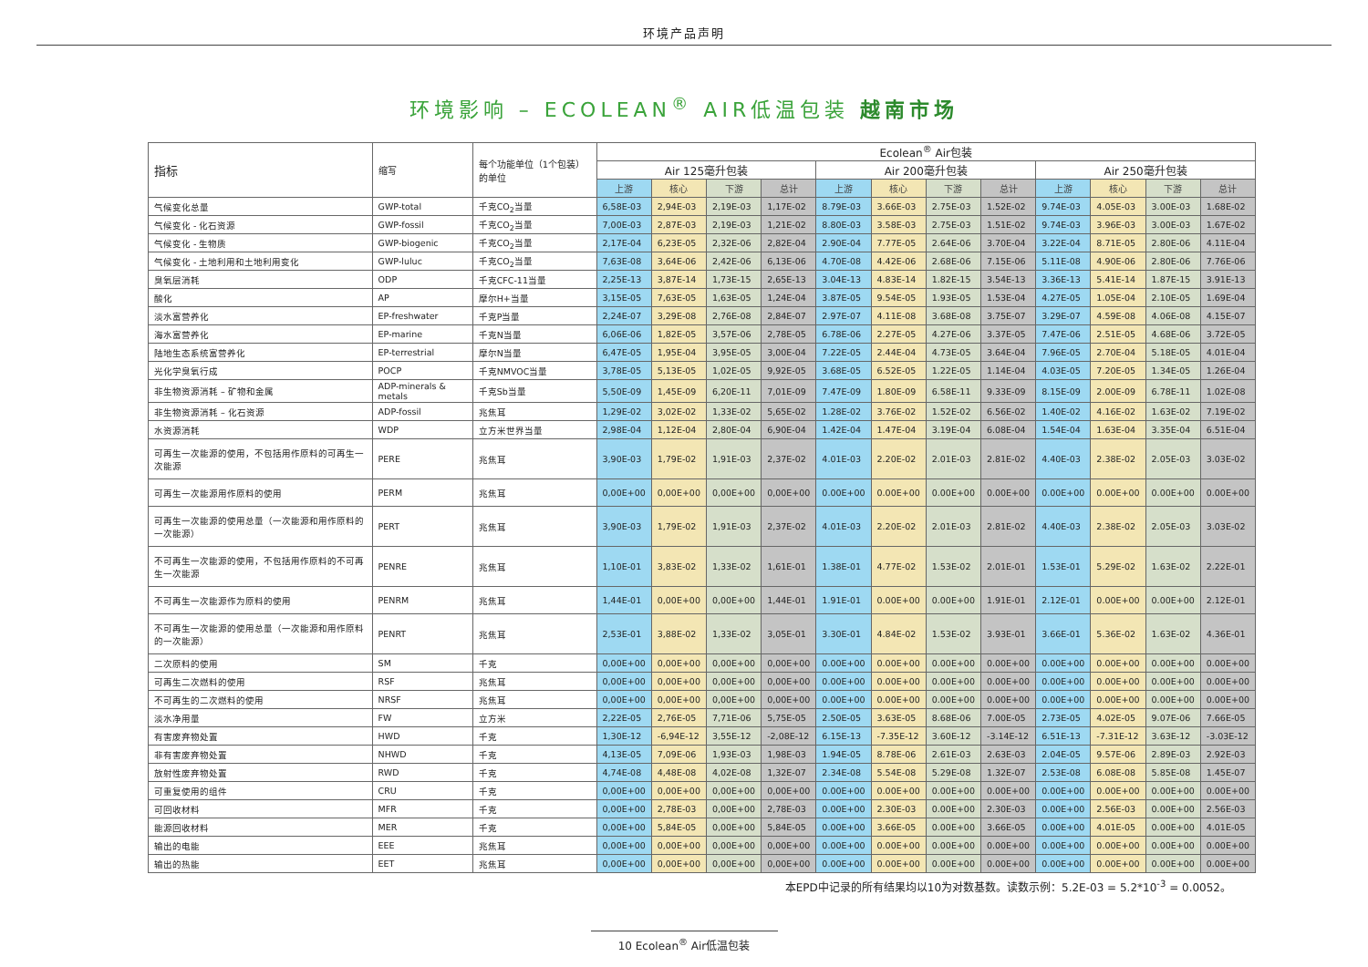环境产品声明
环境影响 – ECOLEAN<sup>®</sup> AIR低温包装 越南市场
| 指标 | 缩写 | 每个功能单位（1个包装）的单位 | Ecolean<sup>®</sup> Air包装 | | | | | | | | | | | |
| --- | --- | --- | --- | --- | --- | --- | --- | --- | --- | --- | --- | --- | --- | --- |
| | | | Air 125毫升包装 | | | | Air 200毫升包装 | | | | Air 250毫升包装 | | | |
| | | | 上游 | 核心 | 下游 | 总计 | 上游 | 核心 | 下游 | 总计 | 上游 | 核心 | 下游 | 总计 |
| 气候变化总量 | GWP-total | 千克CO<sub>2</sub>当量 | 6,58E-03 | 2,94E-03 | 2,19E-03 | 1,17E-02 | 8.79E-03 | 3.66E-03 | 2.75E-03 | 1.52E-02 | 9.74E-03 | 4.05E-03 | 3.00E-03 | 1.68E-02 |
| 气候变化 - 化石资源 | GWP-fossil | 千克CO<sub>2</sub>当量 | 7,00E-03 | 2,87E-03 | 2,19E-03 | 1,21E-02 | 8.80E-03 | 3.58E-03 | 2.75E-03 | 1.51E-02 | 9.74E-03 | 3.96E-03 | 3.00E-03 | 1.67E-02 |
| 气候变化 - 生物质 | GWP-biogenic | 千克CO<sub>2</sub>当量 | 2,17E-04 | 6,23E-05 | 2,32E-06 | 2,82E-04 | 2.90E-04 | 7.77E-05 | 2.64E-06 | 3.70E-04 | 3.22E-04 | 8.71E-05 | 2.80E-06 | 4.11E-04 |
| 气候变化 - 土地利用和土地利用变化 | GWP-luluc | 千克CO<sub>2</sub>当量 | 7,63E-08 | 3,64E-06 | 2,42E-06 | 6,13E-06 | 4.70E-08 | 4.42E-06 | 2.68E-06 | 7.15E-06 | 5.11E-08 | 4.90E-06 | 2.80E-06 | 7.76E-06 |
| 臭氧层消耗 | ODP | 千克CFC-11当量 | 2,25E-13 | 3,87E-14 | 1,73E-15 | 2,65E-13 | 3.04E-13 | 4.83E-14 | 1.82E-15 | 3.54E-13 | 3.36E-13 | 5.41E-14 | 1.87E-15 | 3.91E-13 |
| 酸化 | AP | 摩尔H+当量 | 3,15E-05 | 7,63E-05 | 1,63E-05 | 1,24E-04 | 3.87E-05 | 9.54E-05 | 1.93E-05 | 1.53E-04 | 4.27E-05 | 1.05E-04 | 2.10E-05 | 1.69E-04 |
| 淡水富营养化 | EP-freshwater | 千克P当量 | 2,24E-07 | 3,29E-08 | 2,76E-08 | 2,84E-07 | 2.97E-07 | 4.11E-08 | 3.68E-08 | 3.75E-07 | 3.29E-07 | 4.59E-08 | 4.06E-08 | 4.15E-07 |
| 海水富营养化 | EP-marine | 千克N当量 | 6,06E-06 | 1,82E-05 | 3,57E-06 | 2,78E-05 | 6.78E-06 | 2.27E-05 | 4.27E-06 | 3.37E-05 | 7.47E-06 | 2.51E-05 | 4.68E-06 | 3.72E-05 |
| 陆地生态系统富营养化 | EP-terrestrial | 摩尔N当量 | 6,47E-05 | 1,95E-04 | 3,95E-05 | 3,00E-04 | 7.22E-05 | 2.44E-04 | 4.73E-05 | 3.64E-04 | 7.96E-05 | 2.70E-04 | 5.18E-05 | 4.01E-04 |
| 光化学臭氧行成 | POCP | 千克NMVOC当量 | 3,78E-05 | 5,13E-05 | 1,02E-05 | 9,92E-05 | 3.68E-05 | 6.52E-05 | 1.22E-05 | 1.14E-04 | 4.03E-05 | 7.20E-05 | 1.34E-05 | 1.26E-04 |
| 非生物资源消耗 – 矿物和金属 | ADP-minerals & metals | 千克Sb当量 | 5,50E-09 | 1,45E-09 | 6,20E-11 | 7,01E-09 | 7.47E-09 | 1.80E-09 | 6.58E-11 | 9.33E-09 | 8.15E-09 | 2.00E-09 | 6.78E-11 | 1.02E-08 |
| 非生物资源消耗 – 化石资源 | ADP-fossil | 兆焦耳 | 1,29E-02 | 3,02E-02 | 1,33E-02 | 5,65E-02 | 1.28E-02 | 3.76E-02 | 1.52E-02 | 6.56E-02 | 1.40E-02 | 4.16E-02 | 1.63E-02 | 7.19E-02 |
| 水资源消耗 | WDP | 立方米世界当量 | 2,98E-04 | 1,12E-04 | 2,80E-04 | 6,90E-04 | 1.42E-04 | 1.47E-04 | 3.19E-04 | 6.08E-04 | 1.54E-04 | 1.63E-04 | 3.35E-04 | 6.51E-04 |
| 可再生一次能源的使用，不包括用作原料的可再生一次能源 | PERE | 兆焦耳 | 3,90E-03 | 1,79E-02 | 1,91E-03 | 2,37E-02 | 4.01E-03 | 2.20E-02 | 2.01E-03 | 2.81E-02 | 4.40E-03 | 2.38E-02 | 2.05E-03 | 3.03E-02 |
| 可再生一次能源用作原料的使用 | PERM | 兆焦耳 | 0,00E+00 | 0,00E+00 | 0,00E+00 | 0,00E+00 | 0.00E+00 | 0.00E+00 | 0.00E+00 | 0.00E+00 | 0.00E+00 | 0.00E+00 | 0.00E+00 | 0.00E+00 |
| 可再生一次能源的使用总量（一次能源和用作原料的一次能源） | PERT | 兆焦耳 | 3,90E-03 | 1,79E-02 | 1,91E-03 | 2,37E-02 | 4.01E-03 | 2.20E-02 | 2.01E-03 | 2.81E-02 | 4.40E-03 | 2.38E-02 | 2.05E-03 | 3.03E-02 |
| 不可再生一次能源的使用，不包括用作原料的不可再生一次能源 | PENRE | 兆焦耳 | 1,10E-01 | 3,83E-02 | 1,33E-02 | 1,61E-01 | 1.38E-01 | 4.77E-02 | 1.53E-02 | 2.01E-01 | 1.53E-01 | 5.29E-02 | 1.63E-02 | 2.22E-01 |
| 不可再生一次能源作为原料的使用 | PENRM | 兆焦耳 | 1,44E-01 | 0,00E+00 | 0,00E+00 | 1,44E-01 | 1.91E-01 | 0.00E+00 | 0.00E+00 | 1.91E-01 | 2.12E-01 | 0.00E+00 | 0.00E+00 | 2.12E-01 |
| 不可再生一次能源的使用总量（一次能源和用作原料的一次能源） | PENRT | 兆焦耳 | 2,53E-01 | 3,88E-02 | 1,33E-02 | 3,05E-01 | 3.30E-01 | 4.84E-02 | 1.53E-02 | 3.93E-01 | 3.66E-01 | 5.36E-02 | 1.63E-02 | 4.36E-01 |
| 二次原料的使用 | SM | 千克 | 0,00E+00 | 0,00E+00 | 0,00E+00 | 0,00E+00 | 0.00E+00 | 0.00E+00 | 0.00E+00 | 0.00E+00 | 0.00E+00 | 0.00E+00 | 0.00E+00 | 0.00E+00 |
| 可再生二次燃料的使用 | RSF | 兆焦耳 | 0,00E+00 | 0,00E+00 | 0,00E+00 | 0,00E+00 | 0.00E+00 | 0.00E+00 | 0.00E+00 | 0.00E+00 | 0.00E+00 | 0.00E+00 | 0.00E+00 | 0.00E+00 |
| 不可再生的二次燃料的使用 | NRSF | 兆焦耳 | 0,00E+00 | 0,00E+00 | 0,00E+00 | 0,00E+00 | 0.00E+00 | 0.00E+00 | 0.00E+00 | 0.00E+00 | 0.00E+00 | 0.00E+00 | 0.00E+00 | 0.00E+00 |
| 淡水净用量 | FW | 立方米 | 2,22E-05 | 2,76E-05 | 7,71E-06 | 5,75E-05 | 2.50E-05 | 3.63E-05 | 8.68E-06 | 7.00E-05 | 2.73E-05 | 4.02E-05 | 9.07E-06 | 7.66E-05 |
| 有害废弃物处置 | HWD | 千克 | 1,30E-12 | -6,94E-12 | 3,55E-12 | -2,08E-12 | 6.15E-13 | -7.35E-12 | 3.60E-12 | -3.14E-12 | 6.51E-13 | -7.31E-12 | 3.63E-12 | -3.03E-12 |
| 非有害废弃物处置 | NHWD | 千克 | 4,13E-05 | 7,09E-06 | 1,93E-03 | 1,98E-03 | 1.94E-05 | 8.78E-06 | 2.61E-03 | 2.63E-03 | 2.04E-05 | 9.57E-06 | 2.89E-03 | 2.92E-03 |
| 放射性废弃物处置 | RWD | 千克 | 4,74E-08 | 4,48E-08 | 4,02E-08 | 1,32E-07 | 2.34E-08 | 5.54E-08 | 5.29E-08 | 1.32E-07 | 2.53E-08 | 6.08E-08 | 5.85E-08 | 1.45E-07 |
| 可重复使用的组件 | CRU | 千克 | 0,00E+00 | 0,00E+00 | 0,00E+00 | 0,00E+00 | 0.00E+00 | 0.00E+00 | 0.00E+00 | 0.00E+00 | 0.00E+00 | 0.00E+00 | 0.00E+00 | 0.00E+00 |
| 可回收材料 | MFR | 千克 | 0,00E+00 | 2,78E-03 | 0,00E+00 | 2,78E-03 | 0.00E+00 | 2.30E-03 | 0.00E+00 | 2.30E-03 | 0.00E+00 | 2.56E-03 | 0.00E+00 | 2.56E-03 |
| 能源回收材料 | MER | 千克 | 0,00E+00 | 5,84E-05 | 0,00E+00 | 5,84E-05 | 0.00E+00 | 3.66E-05 | 0.00E+00 | 3.66E-05 | 0.00E+00 | 4.01E-05 | 0.00E+00 | 4.01E-05 |
| 输出的电能 | EEE | 兆焦耳 | 0,00E+00 | 0,00E+00 | 0,00E+00 | 0,00E+00 | 0.00E+00 | 0.00E+00 | 0.00E+00 | 0.00E+00 | 0.00E+00 | 0.00E+00 | 0.00E+00 | 0.00E+00 |
| 输出的热能 | EET | 兆焦耳 | 0,00E+00 | 0,00E+00 | 0,00E+00 | 0,00E+00 | 0.00E+00 | 0.00E+00 | 0.00E+00 | 0.00E+00 | 0.00E+00 | 0.00E+00 | 0.00E+00 | 0.00E+00 |
本EPD中记录的所有结果均以10为对数基数。读数示例：5.2E-03 = 5.2*10<sup>-3</sup> = 0.0052。
10 Ecolean<sup>®</sup> Air低温包装